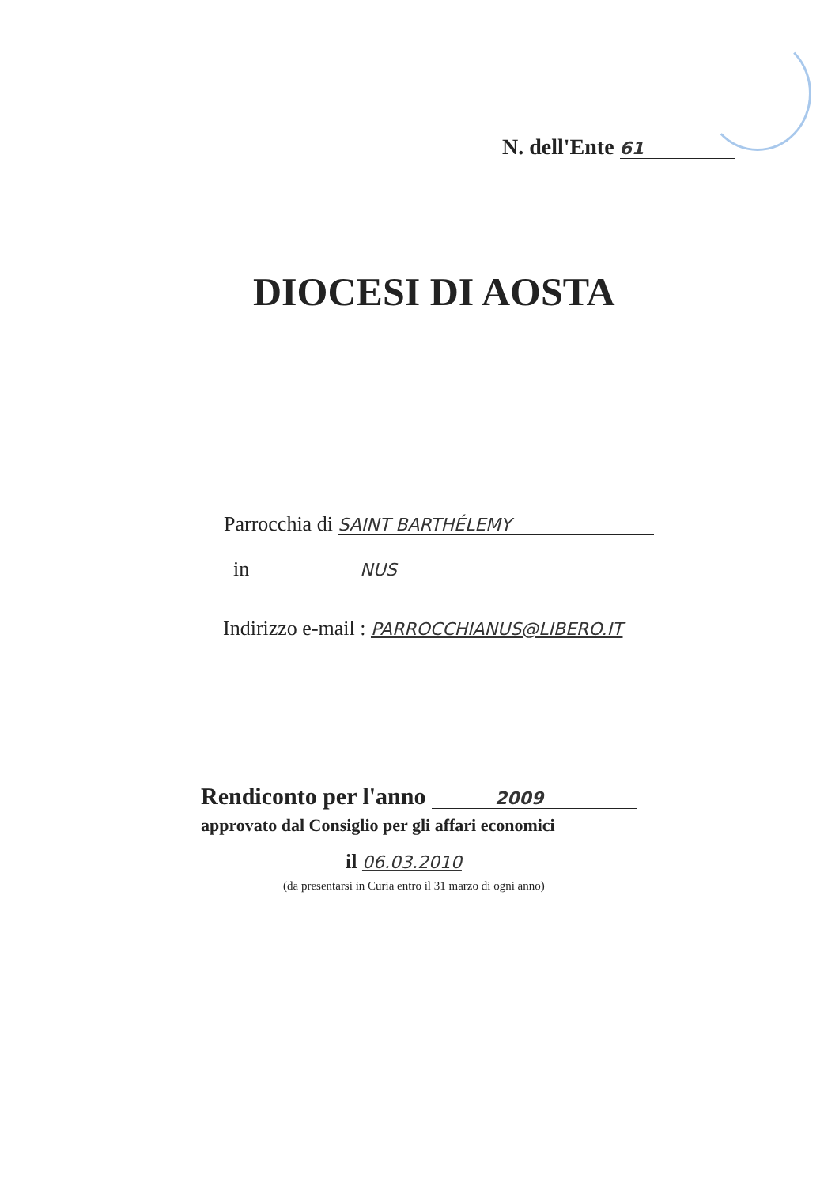N. dell'Ente 61
DIOCESI DI AOSTA
Parrocchia di SAINT BARTHÉLEMY
in NUS
Indirizzo e-mail : PARROCCHIANUS@LIBERO.IT
Rendiconto per l'anno 2009
approvato dal Consiglio per gli affari economici
il 06.03.2010
(da presentarsi in Curia entro il 31 marzo di ogni anno)